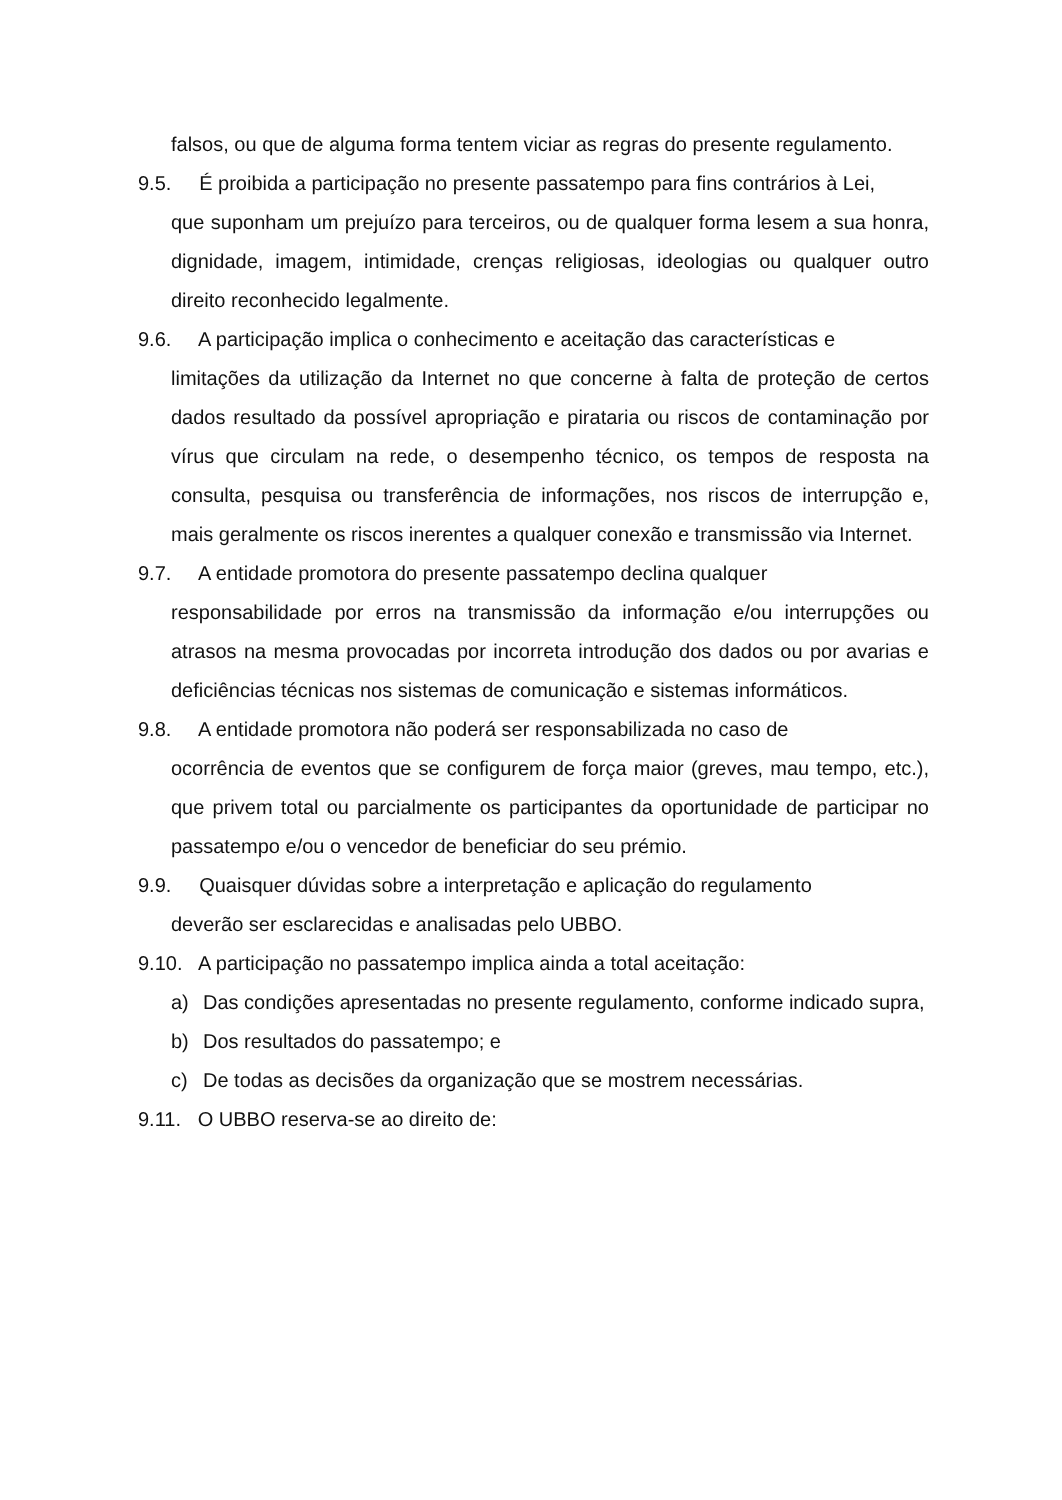falsos, ou que de alguma forma tentem viciar as regras do presente regulamento.
9.5. É proibida a participação no presente passatempo para fins contrários à Lei,
que suponham um prejuízo para terceiros, ou de qualquer forma lesem a sua honra, dignidade, imagem, intimidade, crenças religiosas, ideologias ou qualquer outro direito reconhecido legalmente.
9.6. A participação implica o conhecimento e aceitação das características e
limitações da utilização da Internet no que concerne à falta de proteção de certos dados resultado da possível apropriação e pirataria ou riscos de contaminação por vírus que circulam na rede, o desempenho técnico, os tempos de resposta na consulta, pesquisa ou transferência de informações, nos riscos de interrupção e, mais geralmente os riscos inerentes a qualquer conexão e transmissão via Internet.
9.7. A entidade promotora do presente passatempo declina qualquer
responsabilidade por erros na transmissão da informação e/ou interrupções ou atrasos na mesma provocadas por incorreta introdução dos dados ou por avarias e deficiências técnicas nos sistemas de comunicação e sistemas informáticos.
9.8. A entidade promotora não poderá ser responsabilizada no caso de
ocorrência de eventos que se configurem de força maior (greves, mau tempo, etc.), que privem total ou parcialmente os participantes da oportunidade de participar no passatempo e/ou o vencedor de beneficiar do seu prémio.
9.9. Quaisquer dúvidas sobre a interpretação e aplicação do regulamento
deverão ser esclarecidas e analisadas pelo UBBO.
9.10. A participação no passatempo implica ainda a total aceitação:
a) Das condições apresentadas no presente regulamento, conforme indicado supra,
b) Dos resultados do passatempo; e
c) De todas as decisões da organização que se mostrem necessárias.
9.11. O UBBO reserva-se ao direito de: